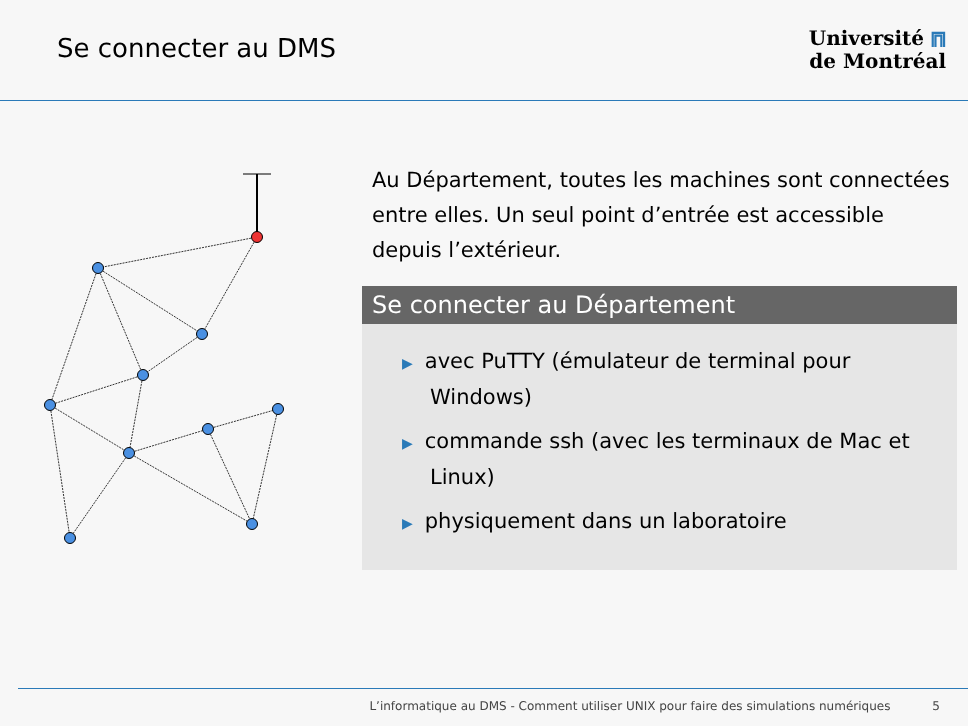Se connecter au DMS
Université ⩎
de Montréal
Au Département, toutes les machines sont connectées entre elles. Un seul point d’entrée est accessible depuis l’extérieur.
Se connecter au Département
▶ avec PuTTY (émulateur de terminal pour Windows)
▶ commande ssh (avec les terminaux de Mac et Linux)
▶ physiquement dans un laboratoire
L’informatique au DMS - Comment utiliser UNIX pour faire des simulations numériques 5